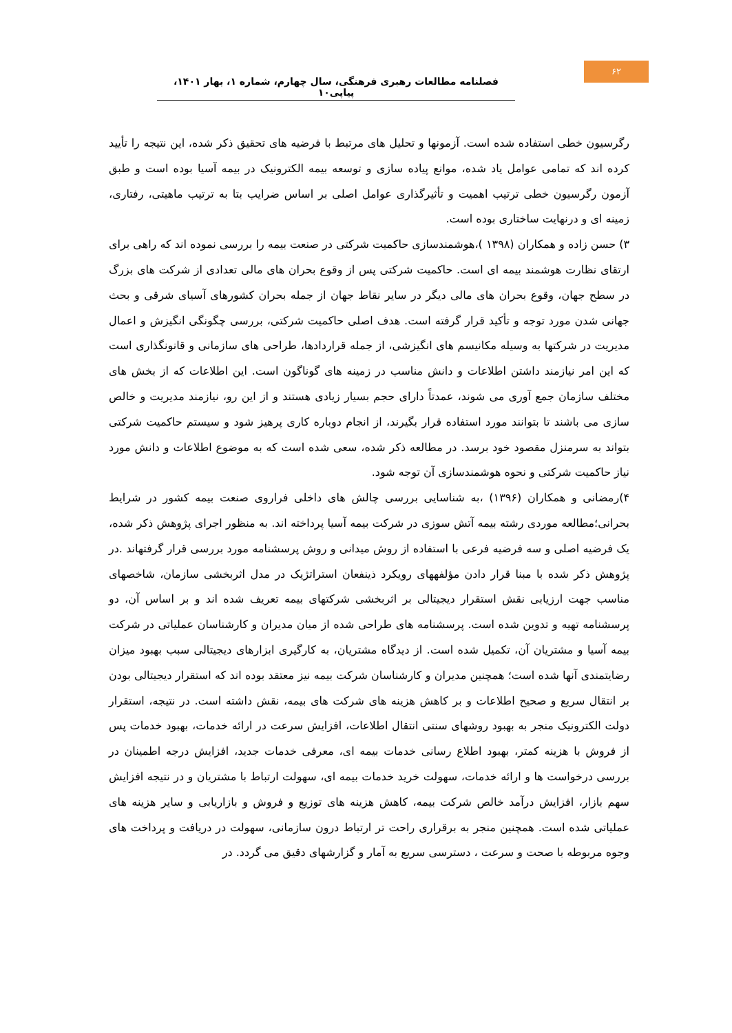۶۲
فصلنامه مطالعات رهبری فرهنگی، سال چهارم، شماره ۱، بهار ۱۴۰۱، پیاپی۱۰
رگرسیون خطی استفاده شده است. آزمونها و تحلیل های مرتبط با فرضیه های تحقیق ذکر شده، این نتیجه را تأیید کرده اند که تمامی عوامل یاد شده، موانع پیاده سازی و توسعه بیمه الکترونیک در بیمه آسیا بوده است و طبق آزمون رگرسیون خطی ترتیب اهمیت و تأثیرگذاری عوامل اصلی بر اساس ضرایب بتا به ترتیب ماهیتی، رفتاری، زمینه ای و درنهایت ساختاری بوده است.
۳) حسن زاده و همکاران (۱۳۹۸ )،هوشمندسازی حاکمیت شرکتی در صنعت بیمه را بررسی نموده اند که راهی برای ارتقای نظارت هوشمند بیمه ای است. حاکمیت شرکتی پس از وقوع بحران های مالی تعدادی از شرکت های بزرگ در سطح جهان، وقوع بحران های مالی دیگر در سایر نقاط جهان از جمله بحران کشورهای آسیای شرقی و بحث جهانی شدن مورد توجه و تأکید قرار گرفته است. هدف اصلی حاکمیت شرکتی، بررسی چگونگی انگیزش و اعمال مدیریت در شرکتها به وسیله مکانیسم های انگیزشی، از جمله قراردادها، طراحی های سازمانی و قانونگذاری است که این امر نیازمند داشتن اطلاعات و دانش مناسب در زمینه های گوناگون است. این اطلاعات که از بخش های مختلف سازمان جمع آوری می شوند، عمدتاً دارای حجم بسیار زیادی هستند و از این رو، نیازمند مدیریت و خالص سازی می باشند تا بتوانند مورد استفاده قرار بگیرند، از انجام دوباره کاری پرهیز شود و سیستم حاکمیت شرکتی بتواند به سرمنزل مقصود خود برسد. در مطالعه ذکر شده، سعی شده است که به موضوع اطلاعات و دانش مورد نیاز حاکمیت شرکتی و نحوه هوشمندسازی آن توجه شود.
۴)رمضانی و همکاران (۱۳۹۶) ،به شناسایی بررسی چالش های داخلی فراروی صنعت بیمه کشور در شرایط بحرانی؛مطالعه موردی رشته بیمه آتش سوزی در شرکت بیمه آسیا پرداخته اند. به منظور اجرای پژوهش ذکر شده، یک فرضیه اصلی و سه فرضیه فرعی با استفاده از روش میدانی و روش پرسشنامه مورد بررسی قرار گرفتهاند .در پژوهش ذکر شده با مبنا قرار دادن مؤلفههای رویکرد ذینفعان استراتژیک در مدل اثربخشی سازمان، شاخصهای مناسب جهت ارزیابی نقش استقرار دیجیتالی بر اثربخشی شرکتهای بیمه تعریف شده اند و بر اساس آن، دو پرسشنامه تهیه و تدوین شده است. پرسشنامه های طراحی شده از میان مدیران و کارشناسان عملیاتی در شرکت بیمه آسیا و مشتریان آن، تکمیل شده است. از دیدگاه مشتریان، به کارگیری ابزارهای دیجیتالی سبب بهبود میزان رضایتمندی آنها شده است؛ همچنین مدیران و کارشناسان شرکت بیمه نیز معتقد بوده اند که استقرار دیجیتالی بودن بر انتقال سریع و صحیح اطلاعات و بر کاهش هزینه های شرکت های بیمه، نقش داشته است. در نتیجه، استقرار دولت الکترونیک منجر به بهبود روشهای سنتی انتقال اطلاعات، افزایش سرعت در ارائه خدمات، بهبود خدمات پس از فروش با هزینه کمتر، بهبود اطلاع رسانی خدمات بیمه ای، معرفی خدمات جدید، افزایش درجه اطمینان در بررسی درخواست ها و ارائه خدمات، سهولت خرید خدمات بیمه ای، سهولت ارتباط با مشتریان و در نتیجه افزایش سهم بازار، افزایش درآمد خالص شرکت بیمه، کاهش هزینه های توزیع و فروش و بازاریابی و سایر هزینه های عملیاتی شده است. همچنین منجر به برقراری راحت تر ارتباط درون سازمانی، سهولت در دریافت و پرداخت های وجوه مربوطه با صحت و سرعت ، دسترسی سریع به آمار و گزارشهای دقیق می گردد. در